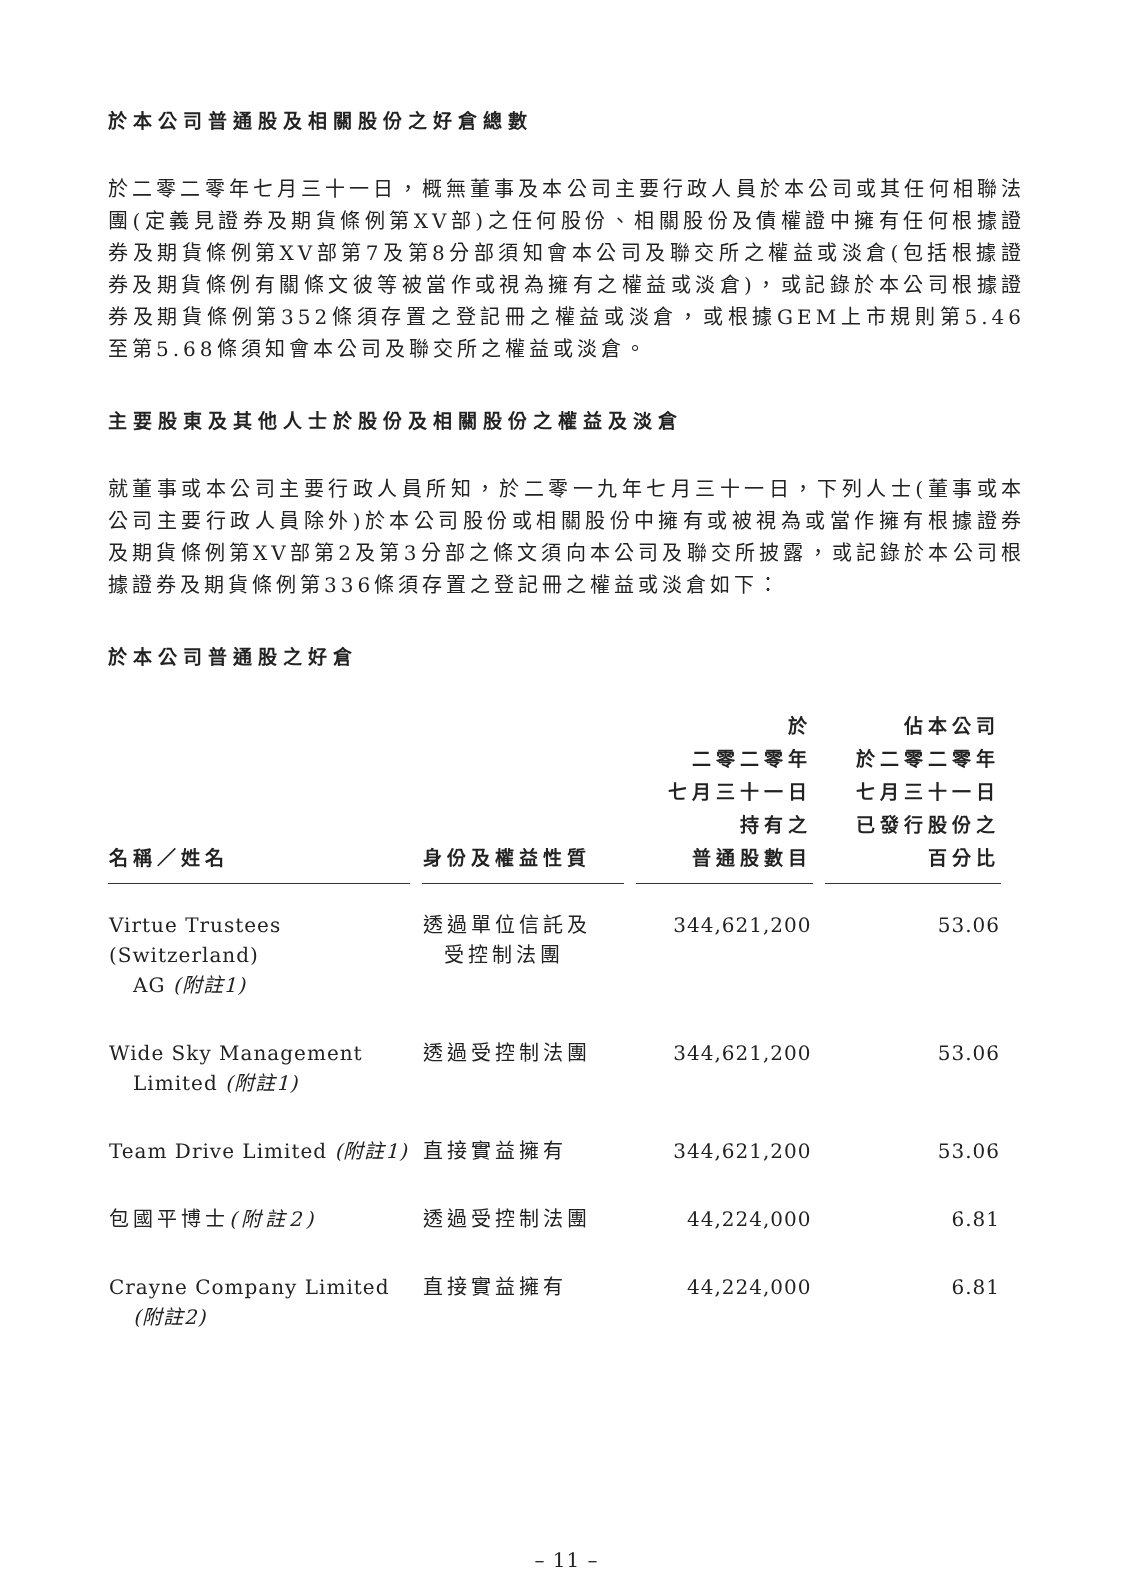於本公司普通股及相關股份之好倉總數
於二零二零年七月三十一日，概無董事及本公司主要行政人員於本公司或其任何相聯法團(定義見證券及期貨條例第XV部)之任何股份、相關股份及債權證中擁有任何根據證券及期貨條例第XV部第7及第8分部須知會本公司及聯交所之權益或淡倉(包括根據證券及期貨條例有關條文彼等被當作或視為擁有之權益或淡倉)，或記錄於本公司根據證券及期貨條例第352條須存置之登記冊之權益或淡倉，或根據GEM上市規則第5.46至第5.68條須知會本公司及聯交所之權益或淡倉。
主要股東及其他人士於股份及相關股份之權益及淡倉
就董事或本公司主要行政人員所知，於二零一九年七月三十一日，下列人士(董事或本公司主要行政人員除外)於本公司股份或相關股份中擁有或被視為或當作擁有根據證券及期貨條例第XV部第2及第3分部之條文須向本公司及聯交所披露，或記錄於本公司根據證券及期貨條例第336條須存置之登記冊之權益或淡倉如下：
於本公司普通股之好倉
| 名稱／姓名 | 身份及權益性質 | 於 二零二零年 七月三十一日 持有之 普通股數目 | 佔本公司 於二零二零年 七月三十一日 已發行股份之 百分比 |
| --- | --- | --- | --- |
| Virtue Trustees (Switzerland) AG (附註1) | 透過單位信託及 受控制法團 | 344,621,200 | 53.06 |
| Wide Sky Management Limited (附註1) | 透過受控制法團 | 344,621,200 | 53.06 |
| Team Drive Limited (附註1) | 直接實益擁有 | 344,621,200 | 53.06 |
| 包國平博士 (附註2) | 透過受控制法團 | 44,224,000 | 6.81 |
| Crayne Company Limited (附註2) | 直接實益擁有 | 44,224,000 | 6.81 |
– 11 –